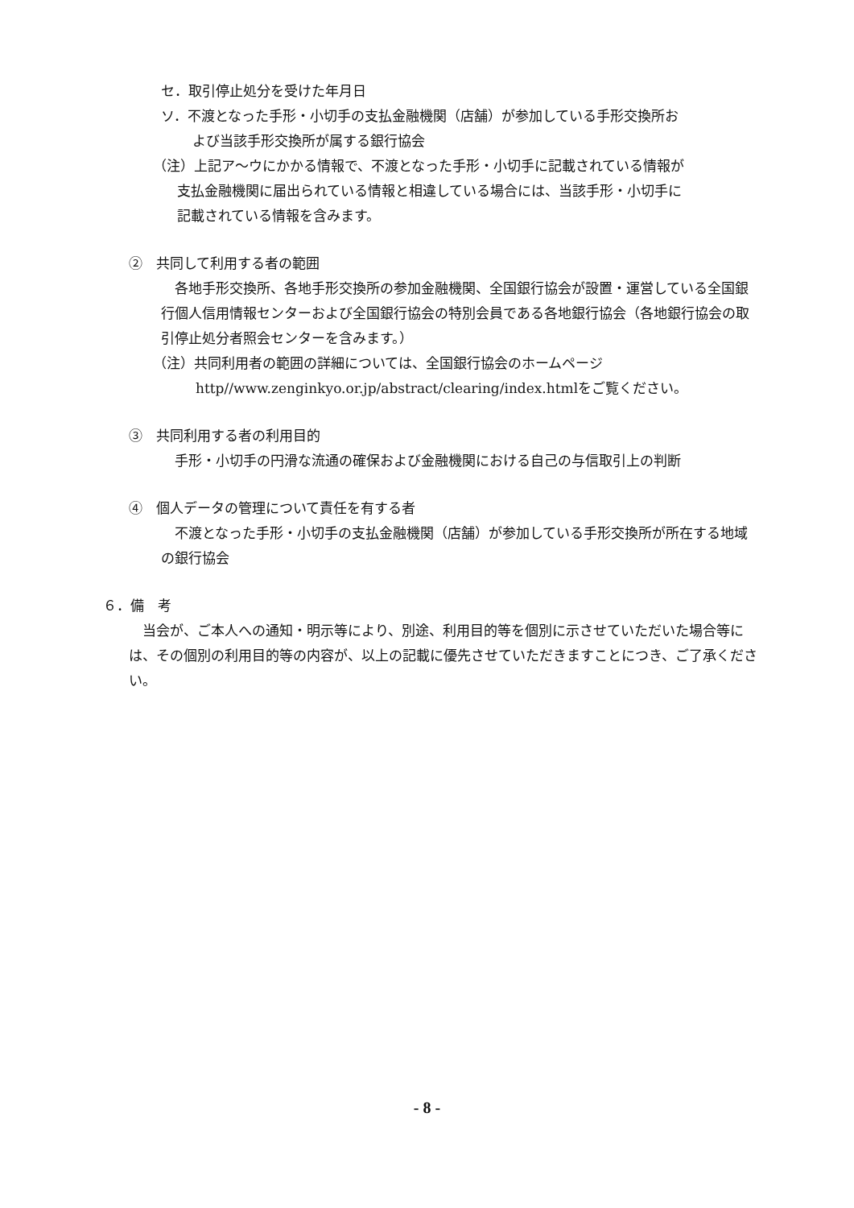セ．取引停止処分を受けた年月日
ソ．不渡となった手形・小切手の支払金融機関（店舗）が参加している手形交換所お
よび当該手形交換所が属する銀行協会
（注）上記ア～ウにかかる情報で、不渡となった手形・小切手に記載されている情報が
支払金融機関に届出られている情報と相違している場合には、当該手形・小切手に
記載されている情報を含みます。
②　共同して利用する者の範囲
　各地手形交換所、各地手形交換所の参加金融機関、全国銀行協会が設置・運営している全国銀行個人信用情報センターおよび全国銀行協会の特別会員である各地銀行協会（各地銀行協会の取引停止処分者照会センターを含みます。）
（注）共同利用者の範囲の詳細については、全国銀行協会のホームページ
http//www.zenginkyo.or.jp/abstract/clearing/index.htmlをご覧ください。
③　共同利用する者の利用目的
　手形・小切手の円滑な流通の確保および金融機関における自己の与信取引上の判断
④　個人データの管理について責任を有する者
　不渡となった手形・小切手の支払金融機関（店舗）が参加している手形交換所が所在する地域の銀行協会
６．備　考
　当会が、ご本人への通知・明示等により、別途、利用目的等を個別に示させていただいた場合等には、その個別の利用目的等の内容が、以上の記載に優先させていただきますことにつき、ご了承ください。
- 8 -